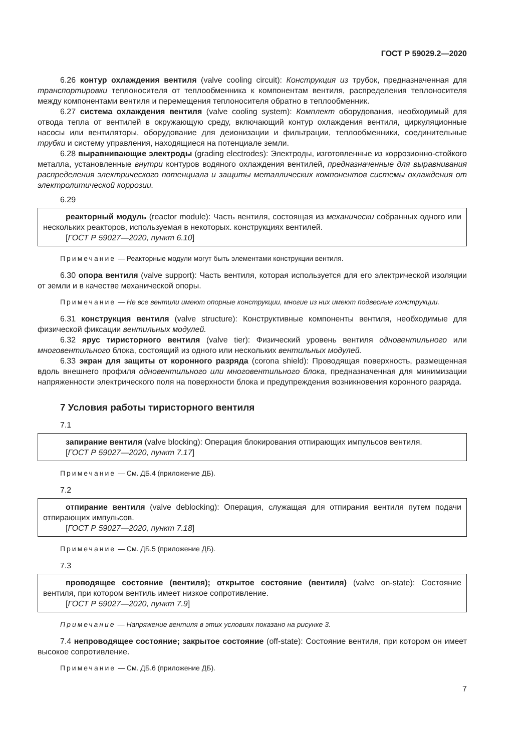ГОСТ Р 59029.2—2020
6.26 контур охлаждения вентиля (valve cooling circuit): Конструкция из трубок, предназначенная для транспортировки теплоносителя от теплообменника к компонентам вентиля, распределения теплоносителя между компонентами вентиля и перемещения теплоносителя обратно в теплообменник.
6.27 система охлаждения вентиля (valve cooling system): Комплект оборудования, необходимый для отвода тепла от вентилей в окружающую среду, включающий контур охлаждения вентиля, циркуляционные насосы или вентиляторы, оборудование для деионизации и фильтрации, теплообменники, соединительные трубки и систему управления, находящиеся на потенциале земли.
6.28 выравнивающие электроды (grading electrodes): Электроды, изготовленные из коррозионно-стойкого металла, установленные внутри контуров водяного охлаждения вентилей, предназначенные для выравнивания распределения электрического потенциала и защиты металлических компонентов системы охлаждения от электролитической коррозии.
6.29
реакторный модуль (reactor module): Часть вентиля, состоящая из механически собранных одного или нескольких реакторов, используемая в некоторых. конструкциях вентилей.
[ГОСТ Р 59027—2020, пункт 6.10]
Примечание — Реакторные модули могут быть элементами конструкции вентиля.
6.30 опора вентиля (valve support): Часть вентиля, которая используется для его электрической изоляции от земли и в качестве механической опоры.
Примечание — Не все вентили имеют опорные конструкции, многие из них имеют подвесные конструкции.
6.31 конструкция вентиля (valve structure): Конструктивные компоненты вентиля, необходимые для физической фиксации вентильных модулей.
6.32 ярус тиристорного вентиля (valve tier): Физический уровень вентиля одновентильного или многовентильного блока, состоящий из одного или нескольких вентильных модулей.
6.33 экран для защиты от коронного разряда (corona shield): Проводящая поверхность, размещенная вдоль внешнего профиля одновентильного или многовентильного блока, предназначенная для минимизации напряженности электрического поля на поверхности блока и предупреждения возникновения коронного разряда.
7 Условия работы тиристорного вентиля
7.1
запирание вентиля (valve blocking): Операция блокирования отпирающих импульсов вентиля.
[ГОСТ Р 59027—2020, пункт 7.17]
Примечание — См. ДБ.4 (приложение ДБ).
7.2
отпирание вентиля (valve deblocking): Операция, служащая для отпирания вентиля путем подачи отпирающих импульсов.
[ГОСТ Р 59027—2020, пункт 7.18]
Примечание — См. ДБ.5 (приложение ДБ).
7.3
проводящее состояние (вентиля); открытое состояние (вентиля) (valve on-state): Состояние вентиля, при котором вентиль имеет низкое сопротивление.
[ГОСТ Р 59027—2020, пункт 7.9]
Примечание — Напряжение вентиля в этих условиях показано на рисунке 3.
7.4 непроводящее состояние; закрытое состояние (off-state): Состояние вентиля, при котором он имеет высокое сопротивление.
Примечание — См. ДБ.6 (приложение ДБ).
7